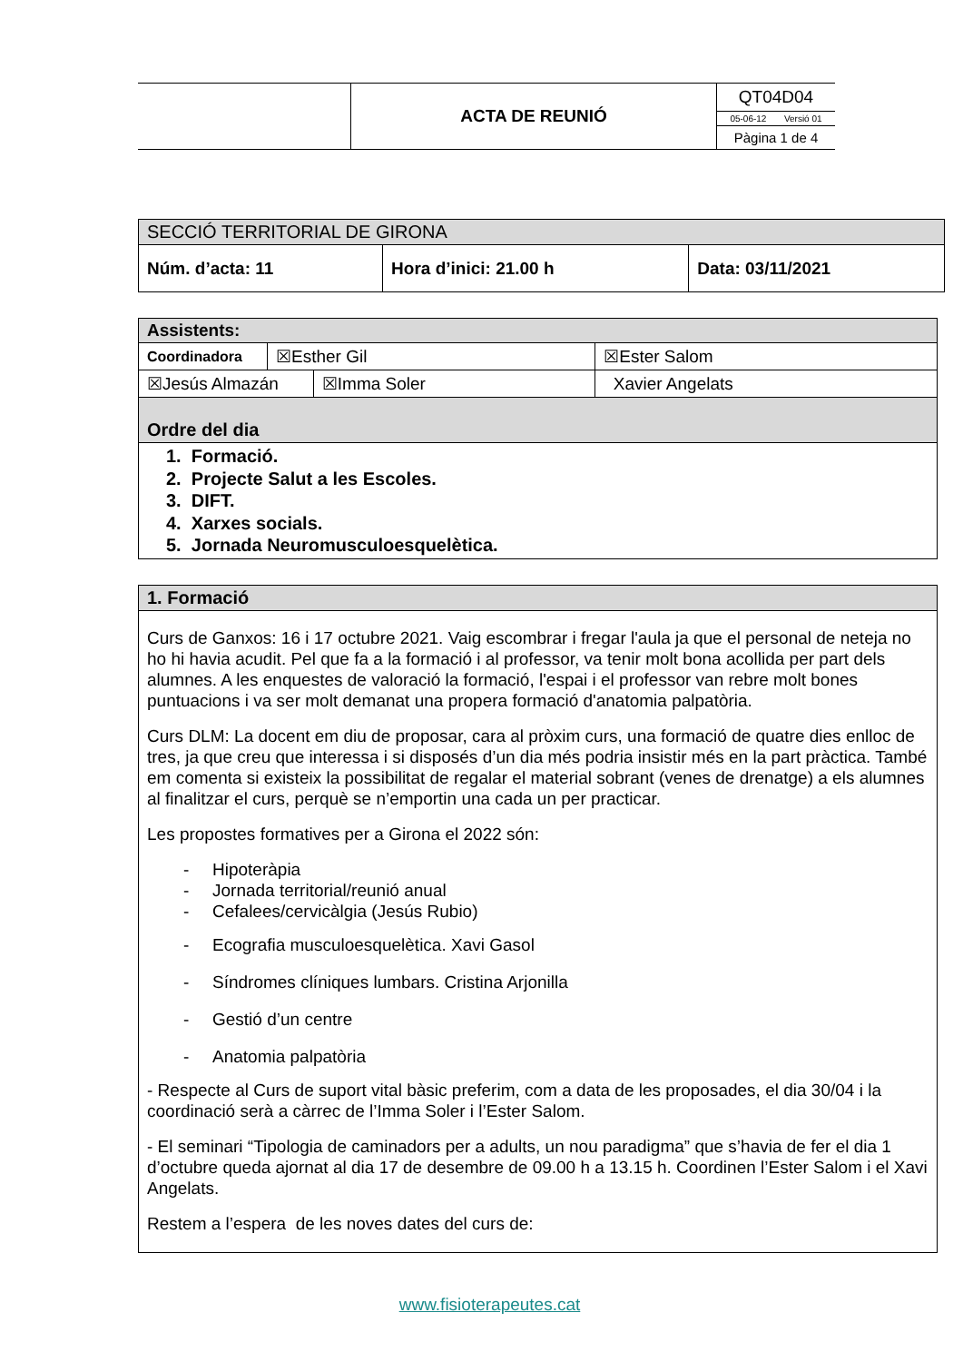| | ACTA DE REUNIÓ | QT04D04 05-06-12 Versió 01 Pàgina 1 de 4 |
| SECCIÓ TERRITORIAL DE GIRONA | | |
| Núm. d’acta: 11 | Hora d’inici: 21.00 h | Data: 03/11/2021 |
| Assistents: | | | |
| --- | --- | --- | --- |
| Coordinadora | ☒Esther Gil | | ☒Ester Salom |
| ☒Jesús Almazán | | ☒Imma Soler | Xavier Angelats |
| Ordre del dia | | | |
| 1. Formació. 2. Projecte Salut a les Escoles. 3. DIFT. 4. Xarxes socials. 5. Jornada Neuromusculoesquelètica. | | | |
| 1. Formació |
| --- |
| Curs de Ganxos: 16 i 17 octubre 2021. Vaig escombrar i fregar l'aula ja que el personal de neteja no ho hi havia acudit. Pel que fa a la formació i al professor, va tenir molt bona acollida per part dels alumnes. A les enquestes de valoració la formació, l'espai i el professor van rebre molt bones puntuacions i va ser molt demanat una propera formació d'anatomia palpatòria. Curs DLM: La docent em diu de proposar, cara al pròxim curs, una formació de quatre dies enlloc de tres, ja que creu que interessa i si disposés d’un dia més podria insistir més en la part pràctica. També em comenta si existeix la possibilitat de regalar el material sobrant (venes de drenatge) a els alumnes al finalitzar el curs, perquè se n’emportin una cada un per practicar. Les propostes formatives per a Girona el 2022 són: - Hipoteràpia - Jornada territorial/reunió anual - Cefalees/cervicàlgia (Jesús Rubio) - Ecografia musculoesquelètica. Xavi Gasol - Síndromes clíniques lumbars. Cristina Arjonilla - Gestió d’un centre - Anatomia palpatòria - Respecte al Curs de suport vital bàsic preferim, com a data de les proposades, el dia 30/04 i la coordinació serà a càrrec de l’Imma Soler i l’Ester Salom. - El seminari “Tipologia de caminadors per a adults, un nou paradigma” que s’havia de fer el dia 1 d’octubre queda ajornat al dia 17 de desembre de 09.00 h a 13.15 h. Coordinen l’Ester Salom i el Xavi Angelats. Restem a l’espera de les noves dates del curs de: |
www.fisioterapeutes.cat